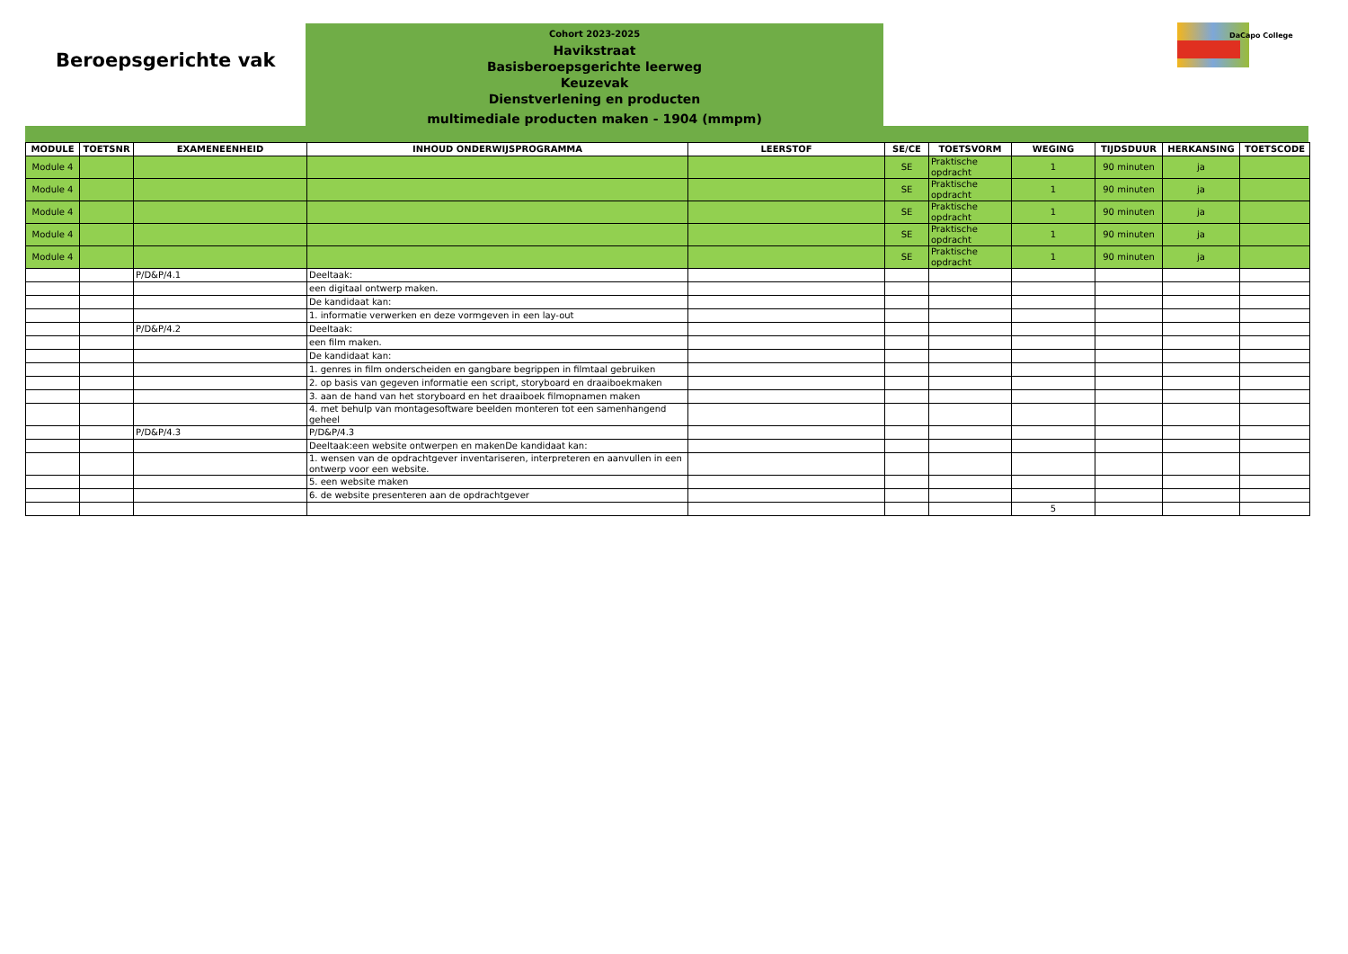Beroepsgerichte vak
Cohort 2023-2025
Havikstraat
Basisberoepsgerichte leerweg
Keuzevak
Dienstverlening en producten
multimediale producten maken - 1904 (mmpm)
DaCapo College
| MODULE | TOETSNR | EXAMENEENHEID | INHOUD ONDERWIJSPROGRAMMA | LEERSTOF | SE/CE | TOETSVORM | WEGING | TIJDSDUUR | HERKANSING | TOETSCODE |
| --- | --- | --- | --- | --- | --- | --- | --- | --- | --- | --- |
| Module 4 | | | | | SE | Praktische opdracht | 1 | 90 minuten | ja | |
| Module 4 | | | | | SE | Praktische opdracht | 1 | 90 minuten | ja | |
| Module 4 | | | | | SE | Praktische opdracht | 1 | 90 minuten | ja | |
| Module 4 | | | | | SE | Praktische opdracht | 1 | 90 minuten | ja | |
| Module 4 | | | | | SE | Praktische opdracht | 1 | 90 minuten | ja | |
| | | P/D&P/4.1 | Deeltaak: | | | | | | | |
| | | | een digitaal ontwerp maken. | | | | | | | |
| | | | De kandidaat kan: | | | | | | | |
| | | | 1. informatie verwerken en deze vormgeven in een lay-out | | | | | | | |
| | | P/D&P/4.2 | Deeltaak: | | | | | | | |
| | | | een film maken. | | | | | | | |
| | | | De kandidaat kan: | | | | | | | |
| | | | 1. genres in film onderscheiden en gangbare begrippen in filmtaal gebruiken | | | | | | | |
| | | | 2. op basis van gegeven informatie een script, storyboard en draaiboekmaken | | | | | | | |
| | | | 3. aan de hand van het storyboard en het draaiboek filmopnamen maken | | | | | | | |
| | | | 4. met behulp van montagesoftware beelden monteren tot een samenhangend geheel | | | | | | | |
| | | P/D&P/4.3 | P/D&P/4.3 | | | | | | | |
| | | | Deeltaak:een website ontwerpen en makenDe kandidaat kan: | | | | | | | |
| | | | 1. wensen van de opdrachtgever inventariseren, interpreteren en aanvullen in een ontwerp voor een website. | | | | | | | |
| | | | 5. een website maken | | | | | | | |
| | | | 6. de website presenteren aan de opdrachtgever | | | | | | | |
| | | | | | | | 5 | | | |